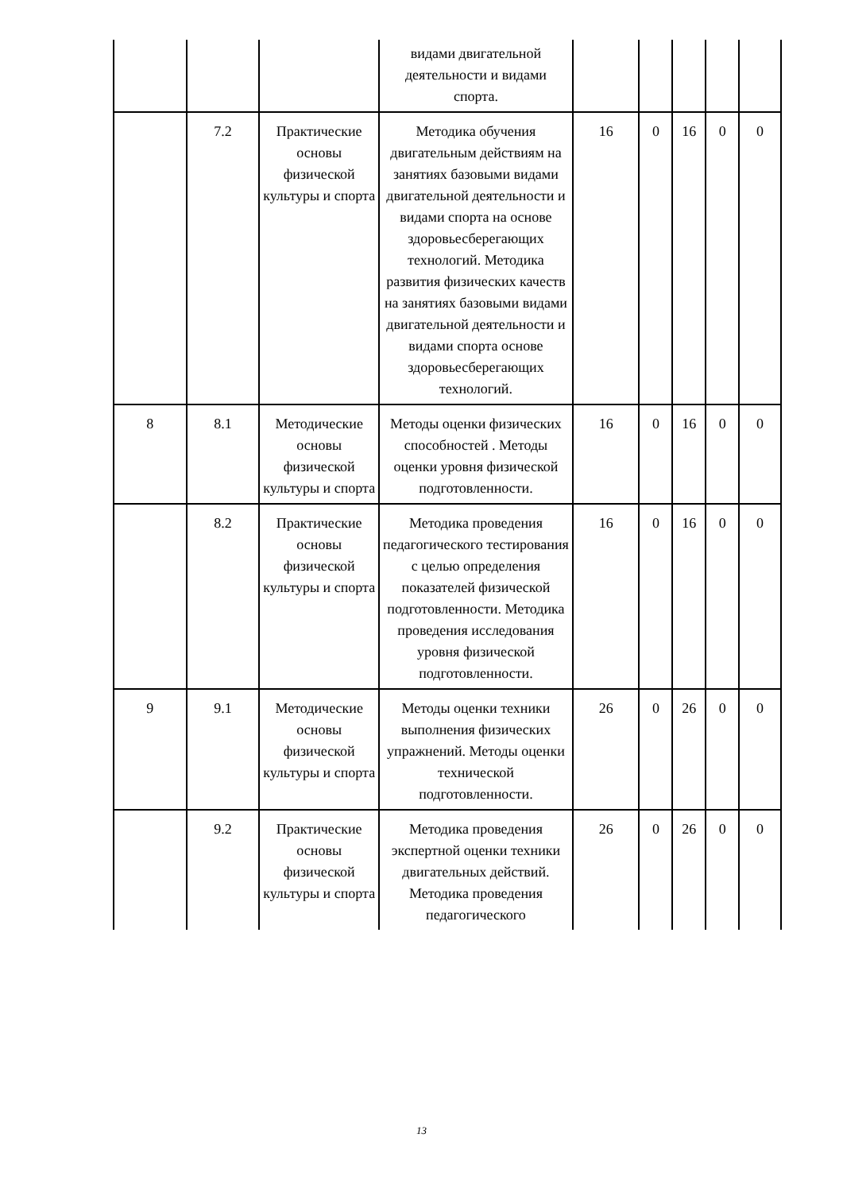| | | | видами двигательной деятельности и видами спорта. | | | | | |
| | 7.2 | Практические основы физической культуры и спорта | Методика обучения двигательным действиям на занятиях базовыми видами двигательной деятельности и видами спорта на основе здоровьесберегающих технологий. Методика развития физических качеств на занятиях базовыми видами двигательной деятельности и видами спорта основе здоровьесберегающих технологий. | 16 | 0 | 16 | 0 | 0 |
| 8 | 8.1 | Методические основы физической культуры и спорта | Методы оценки физических способностей . Методы оценки уровня физической подготовленности. | 16 | 0 | 16 | 0 | 0 |
| | 8.2 | Практические основы физической культуры и спорта | Методика проведения педагогического тестирования с целью определения показателей физической подготовленности. Методика проведения исследования уровня физической подготовленности. | 16 | 0 | 16 | 0 | 0 |
| 9 | 9.1 | Методические основы физической культуры и спорта | Методы оценки техники выполнения физических упражнений. Методы оценки технической подготовленности. | 26 | 0 | 26 | 0 | 0 |
| | 9.2 | Практические основы физической культуры и спорта | Методика проведения экспертной оценки техники двигательных действий. Методика проведения педагогического | 26 | 0 | 26 | 0 | 0 |
13